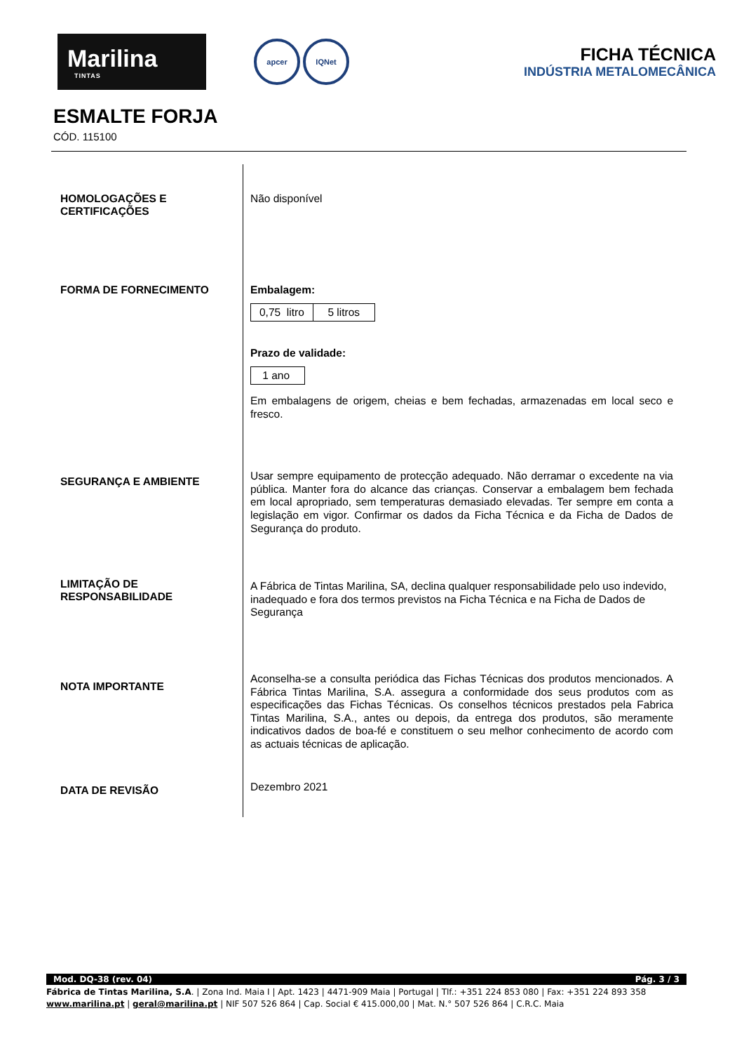Marilina
TINTAS
apcer IQNet
FICHA TÉCNICA
INDÚSTRIA METALOMECÂNICA
ESMALTE FORJA
CÓD. 115100
HOMOLOGAÇÕES E
CERTIFICAÇÕES
FORMA DE FORNECIMENTO
SEGURANÇA E AMBIENTE
LIMITAÇÃO DE
RESPONSABILIDADE
NOTA IMPORTANTE
DATA DE REVISÃO
Não disponível
Embalagem:
| 0,75 litro | 5 litros |
Prazo de validade:
| 1 ano |
Em embalagens de origem, cheias e bem fechadas, armazenadas em local seco e fresco.
Usar sempre equipamento de protecção adequado. Não derramar o excedente na via pública. Manter fora do alcance das crianças. Conservar a embalagem bem fechada em local apropriado, sem temperaturas demasiado elevadas. Ter sempre em conta a legislação em vigor. Confirmar os dados da Ficha Técnica e da Ficha de Dados de Segurança do produto.
A Fábrica de Tintas Marilina, SA, declina qualquer responsabilidade pelo uso indevido, inadequado e fora dos termos previstos na Ficha Técnica e na Ficha de Dados de Segurança
Aconselha-se a consulta periódica das Fichas Técnicas dos produtos mencionados. A Fábrica Tintas Marilina, S.A. assegura a conformidade dos seus produtos com as especificações das Fichas Técnicas. Os conselhos técnicos prestados pela Fabrica Tintas Marilina, S.A., antes ou depois, da entrega dos produtos, são meramente indicativos dados de boa-fé e constituem o seu melhor conhecimento de acordo com as actuais técnicas de aplicação.
Dezembro 2021
Mod. DQ-38 (rev. 04) Pág. 3 / 3
Fábrica de Tintas Marilina, S.A. | Zona Ind. Maia I | Apt. 1423 | 4471-909 Maia | Portugal | Tlf.: +351 224 853 080 | Fax: +351 224 893 358
www.marilina.pt | geral@marilina.pt | NIF 507 526 864 | Cap. Social € 415.000,00 | Mat. N.° 507 526 864 | C.R.C. Maia